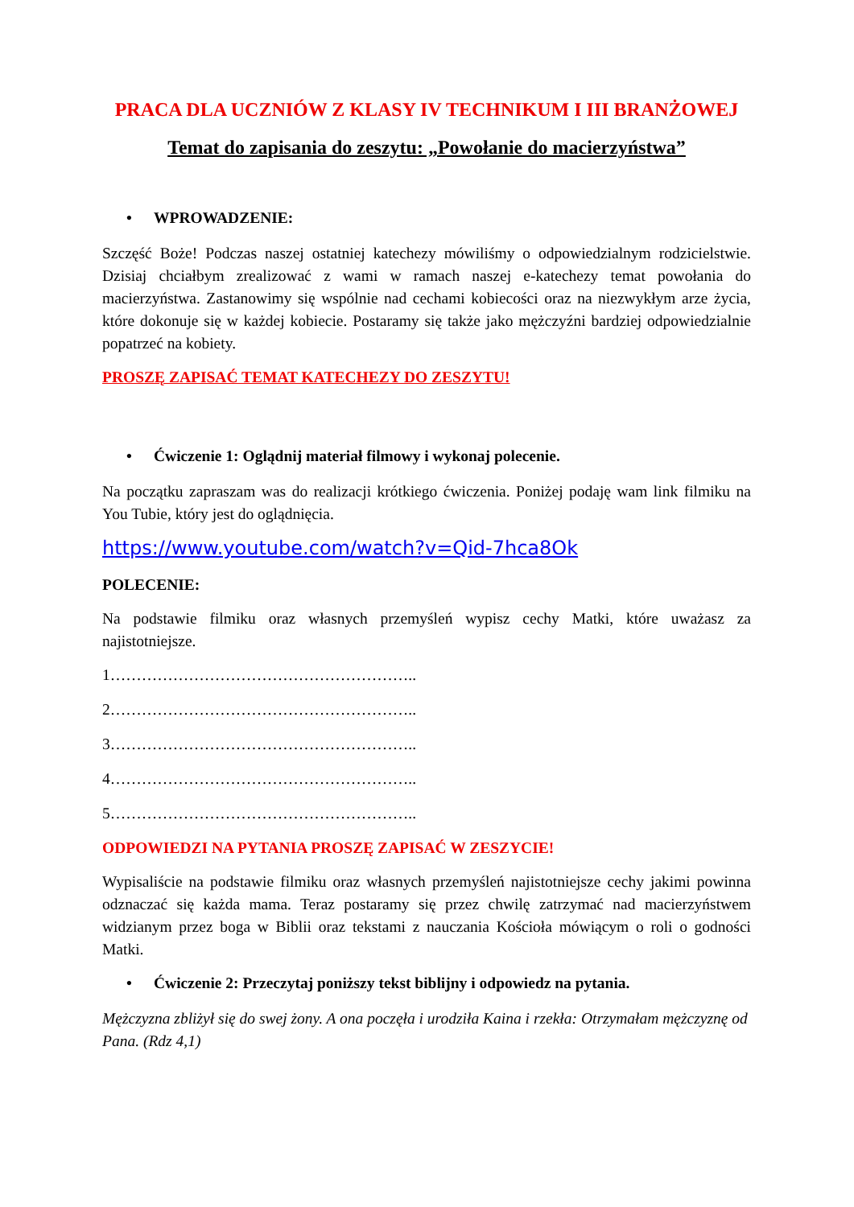PRACA DLA UCZNIÓW Z KLASY IV TECHNIKUM I III BRANŻOWEJ
Temat do zapisania do zeszytu: „Powołanie do macierzyństwa”
• WPROWADZENIE:
Szczęść Boże! Podczas naszej ostatniej katechezy mówiliśmy o odpowiedzialnym rodzicielstwie. Dzisiaj chciałbym zrealizować z wami w ramach naszej e-katechezy temat powołania do macierzyństwa. Zastanowimy się wspólnie nad cechami kobiecości oraz na niezwykłym arze życia, które dokonuje się w każdej kobiecie. Postaramy się także jako mężczyźni bardziej odpowiedzialnie popatrzeć na kobiety.
PROSZĘ ZAPISAĆ TEMAT KATECHEZY DO ZESZYTU!
• Ćwiczenie 1: Oglądnij materiał filmowy i wykonaj polecenie.
Na początku zapraszam was do realizacji krótkiego ćwiczenia. Poniżej podaję wam link filmiku na You Tubie, który jest do oglądnięcia.
https://www.youtube.com/watch?v=Qid-7hca8Ok
POLECENIE:
Na podstawie filmiku oraz własnych przemyśleń wypisz cechy Matki, które uważasz za najistotniejsze.
1…………………………………………………..
2…………………………………………………..
3…………………………………………………..
4…………………………………………………..
5…………………………………………………..
ODPOWIEDZI NA PYTANIA PROSZĘ ZAPISAĆ W ZESZYCIE!
Wypisaliście na podstawie filmiku oraz własnych przemyśleń najistotniejsze cechy jakimi powinna odznaczać się każda mama. Teraz postaramy się przez chwilę zatrzymać nad macierzyństwem widzianym przez boga w Biblii oraz tekstami z nauczania Kościoła mówiącym o roli o godności Matki.
• Ćwiczenie 2: Przeczytaj poniższy tekst biblijny i odpowiedz na pytania.
Mężczyzna zbliżył się do swej żony. A ona poczęła i urodziła Kaina i rzekła: Otrzymałam mężczyznę od Pana. (Rdz 4,1)